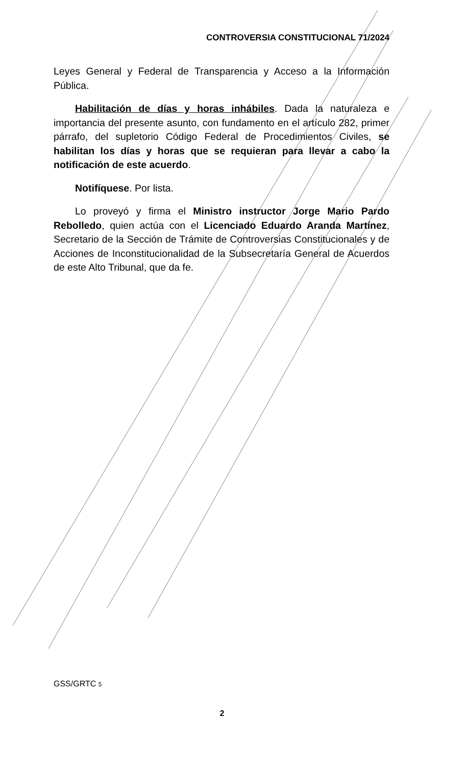CONTROVERSIA CONSTITUCIONAL 71/2024
Leyes General y Federal de Transparencia y Acceso a la Información Pública.
Habilitación de días y horas inhábiles. Dada la naturaleza e importancia del presente asunto, con fundamento en el artículo 282, primer párrafo, del supletorio Código Federal de Procedimientos Civiles, se habilitan los días y horas que se requieran para llevar a cabo la notificación de este acuerdo.
Notifíquese. Por lista.
Lo proveyó y firma el Ministro instructor Jorge Mario Pardo Rebolledo, quien actúa con el Licenciado Eduardo Aranda Martínez, Secretario de la Sección de Trámite de Controversias Constitucionales y de Acciones de Inconstitucionalidad de la Subsecretaría General de Acuerdos de este Alto Tribunal, que da fe.
GSS/GRTC 5
2